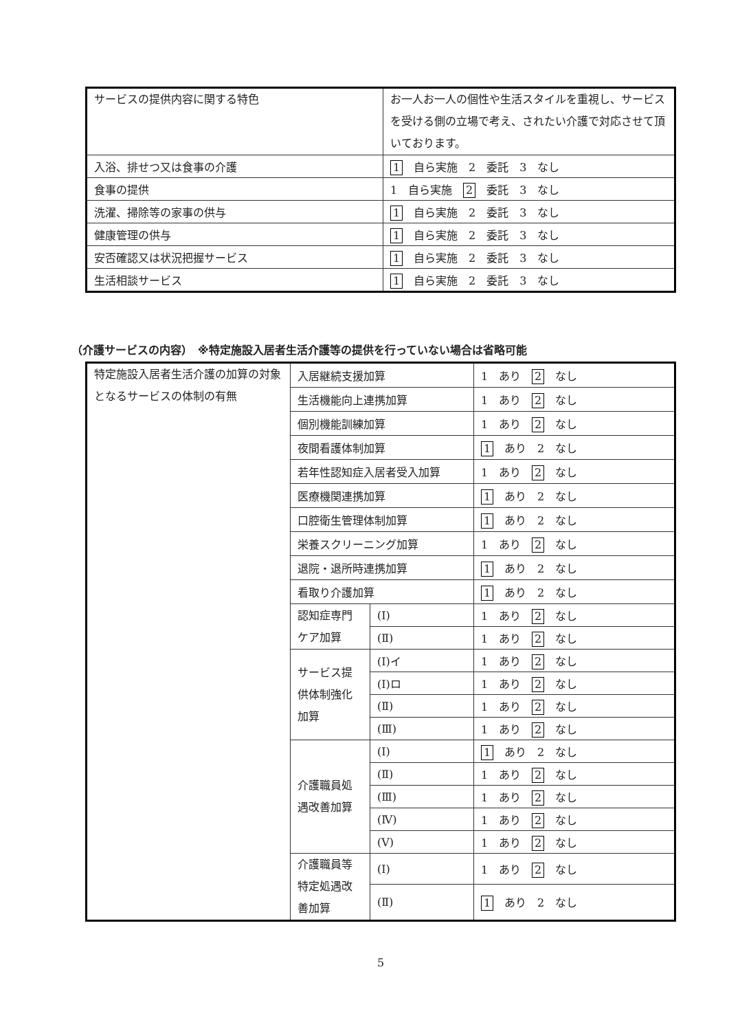| サービスの提供内容に関する特色 | お一人お一人の個性や生活スタイルを重視し、サービスを受ける側の立場で考え、されたい介護で対応させて頂いております。 |
| 入浴、排せつ又は食事の介護 | 1 自ら実施 2 委託 3 なし |
| 食事の提供 | 1 自ら実施 2 委託 3 なし |
| 洗濯、掃除等の家事の供与 | 1 自ら実施 2 委託 3 なし |
| 健康管理の供与 | 1 自ら実施 2 委託 3 なし |
| 安否確認又は状況把握サービス | 1 自ら実施 2 委託 3 なし |
| 生活相談サービス | 1 自ら実施 2 委託 3 なし |
（介護サービスの内容）　※特定施設入居者生活介護等の提供を行っていない場合は省略可能
| 特定施設入居者生活介護の加算の対象となるサービスの体制の有無 | 入居継続支援加算 | | 1 あり 2 なし |
| | 生活機能向上連携加算 | | 1 あり 2 なし |
| | 個別機能訓練加算 | | 1 あり 2 なし |
| | 夜間看護体制加算 | | 1 あり 2 なし |
| | 若年性認知症入居者受入加算 | | 1 あり 2 なし |
| | 医療機関連携加算 | | 1 あり 2 なし |
| | 口腔衛生管理体制加算 | | 1 あり 2 なし |
| | 栄養スクリーニング加算 | | 1 あり 2 なし |
| | 退院・退所時連携加算 | | 1 あり 2 なし |
| | 看取り介護加算 | | 1 あり 2 なし |
| | 認知症専門ケア加算 | (Ⅰ) | 1 あり 2 なし |
| | | (Ⅱ) | 1 あり 2 なし |
| | サービス提供体制強化加算 | (Ⅰ)イ | 1 あり 2 なし |
| | | (Ⅰ)ロ | 1 あり 2 なし |
| | | (Ⅱ) | 1 あり 2 なし |
| | | (Ⅲ) | 1 あり 2 なし |
| | 介護職員処遇改善加算 | (Ⅰ) | 1 あり 2 なし |
| | | (Ⅱ) | 1 あり 2 なし |
| | | (Ⅲ) | 1 あり 2 なし |
| | | (Ⅳ) | 1 あり 2 なし |
| | | (Ⅴ) | 1 あり 2 なし |
| | 介護職員等特定処遇改善加算 | (Ⅰ) | 1 あり 2 なし |
| | | (Ⅱ) | 1 あり 2 なし |
5